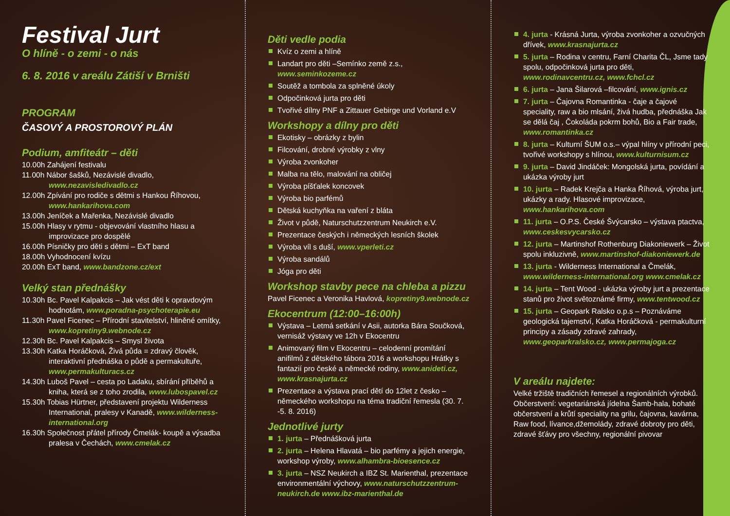Festival Jurt
O hlíně - o zemi - o nás
6. 8. 2016 v areálu Zátiší v Brništi
PROGRAM
ČASOVÝ A PROSTOROVÝ PLÁN
Podium, amfiteátr – děti
10.00h Zahájení festivalu
11.00h Nábor šašků, Nezávislé divadlo, www.nezavisledivadlo.cz
12.00h Zpívání pro rodiče s dětmi s Hankou Říhovou, www.hankarihova.com
13.00h Jeníček a Mařenka, Nezávislé divadlo
15.00h Hlasy v rytmu - objevování vlastního hlasu a improvizace pro dospělé
16.00h Písničky pro děti s dětmi – ExT band
18.00h Vyhodnocení kvízu
20.00h ExT band, www.bandzone.cz/ext
Velký stan přednášky
10.30h Bc. Pavel Kalpakcis – Jak vést děti k opravdovým hodnotám, www.poradna-psychoterapie.eu
11.30h Pavel Ficenec – Přírodní stavitelství, hliněné omítky, www.kopretiny9.webnode.cz
12.30h Bc. Pavel Kalpakcis – Smysl života
13.30h Katka Horáčková, Živá půda = zdravý člověk, interaktivní přednáška o půdě a permakultuře, www.permakulturacs.cz
14.30h Luboš Pavel – cesta po Ladaku, sbírání příběhů a kniha, která se z toho zrodila, www.lubospavel.cz
15.30h Tobias Hürtner, představení projektu Wilderness International, pralesy v Kanadě, www.wilderness-international.org
16.30h Společnost přátel přírody Čmelák- koupě a výsadba pralesa v Čechách, www.cmelak.cz
Děti vedle podia
Kvíz o zemi a hlíně
Landart pro děti –Semínko země z.s., www.seminkozeme.cz
Soutěž a tombola za splněné úkoly
Odpočinková jurta pro děti
Tvořivé dílny PNF a Zittauer Gebirge und Vorland e.V
Workshopy a dílny pro děti
Ekotisky – obrázky z bylin
Filcování, drobné výrobky z vlny
Výroba zvonkoher
Malba na tělo, malování na obličej
Výroba píšťalek koncovek
Výroba bio parfémů
Dětská kuchyňka na vaření z bláta
Život v půdě, Naturschutzzentrum Neukirch e.V.
Prezentace českých i německých lesních školek
Výroba víl s duší, www.vperleti.cz
Výroba sandálů
Jóga pro děti
Workshop stavby pece na chleba a pizzu
Pavel Ficenec a Veronika Havlová, kopretiny9.webnode.cz
Ekocentrum (12:00–16:00h)
Výstava – Letmá setkání v Asii, autorka Bára Součková, vernisáž výstavy ve 12h v Ekocentru
Animovaný film v Ekocentru – celodenní promítání anifilmů z dětského tábora 2016 a workshopu Hrátky s fantazií pro české a německé rodiny, www.anideti.cz, www.krasnajurta.cz
Prezentace a výstava prací dětí do 12let z česko – německého workshopu na téma tradiční řemesla (30. 7. -5. 8. 2016)
Jednotlivé jurty
1. jurta – Přednášková jurta
2. jurta – Helena Hlavatá – bio parfémy a jejich energie, workshop výroby, www.alhambra-bioesence.cz
3. jurta – NSZ Neukirch a IBZ St. Marienthal, prezentace environmentální výchovy, www.naturschutzzentrum-neukirch.de www.ibz-marienthal.de
4. jurta - Krásná Jurta, výroba zvonkoher a ozvučných dřívek, www.krasnajurta.cz
5. jurta – Rodina v centru, Farní Charita ČL, Jsme tady spolu, odpočinková jurta pro děti, www.rodinavcentru.cz, www.fchcl.cz
6. jurta – Jana Šilarová –filcování, www.ignis.cz
7. jurta – Čajovna Romantinka - čaje a čajové speciality, raw a bio mlsání, živá hudba, přednáška Jak se dělá čaj , Čokoláda pokrm bohů, Bio a Fair trade, www.romantinka.cz
8. jurta – Kulturní ŠUM o.s.– výpal hlíny v přírodní peci, tvořivé workshopy s hlínou, www.kulturnisum.cz
9. jurta – David Jindáček: Mongolská jurta, povídání a ukázka výroby jurt
10. jurta – Radek Krejča a Hanka Říhová, výroba jurt, ukázky a rady. Hlasové improvizace, www.hankarihova.com
11. jurta – O.P.S. České Švýcarsko – výstava ptactva, www.ceskesvycarsko.cz
12. jurta – Martinshof Rothenburg Diakoniewerk – Život spolu inkluzivně, www.martinshof-diakoniewerk.de
13. jurta - Wilderness International a Čmelák, www.wilderness-international.org www.cmelak.cz
14. jurta – Tent Wood - ukázka výroby jurt a prezentace stanů pro život světoznámé firmy, www.tentwood.cz
15. jurta – Geopark Ralsko o.p.s – Poznáváme geologická tajemství, Katka Horáčková - permakulturní principy a zásady zdravé zahrady, www.geoparkralsko.cz, www.permajoga.cz
V areálu najdete:
Velké tržiště tradičních řemesel a regionálních výrobků. Občerstvení: vegetariánská jídelna Šamb-hala, bohaté občerstvení a krůtí speciality na grilu, čajovna, kavárna, Raw food, lívance,džemolády, zdravé dobroty pro děti, zdravé šťávy pro všechny, regionální pivovar